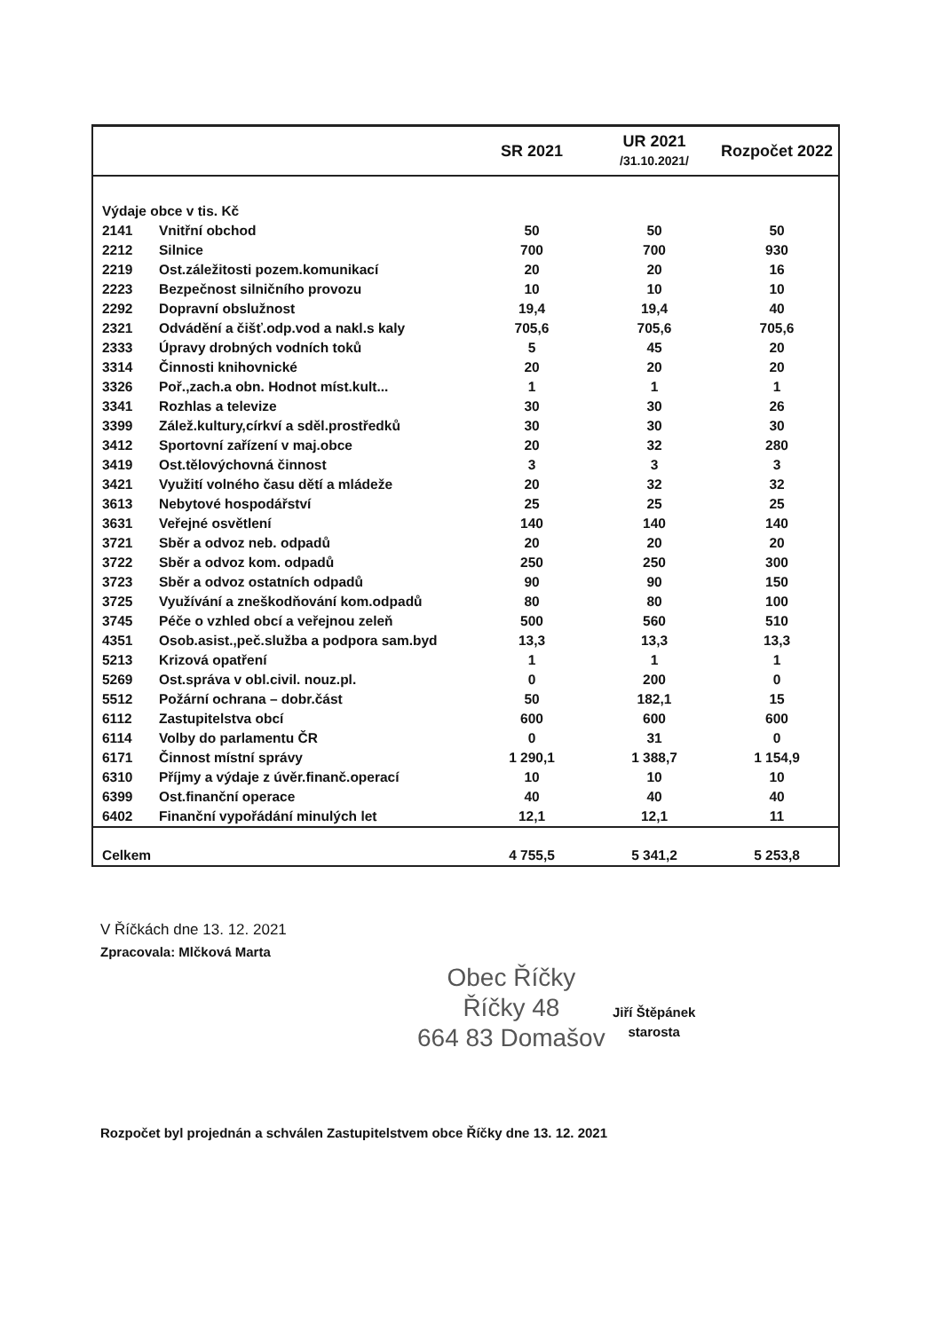| | | SR 2021 | UR 2021 /31.10.2021/ | Rozpočet 2022 |
| --- | --- | --- | --- | --- |
| Výdaje obce v tis. Kč | | | | |
| 2141 | Vnitřní obchod | 50 | 50 | 50 |
| 2212 | Silnice | 700 | 700 | 930 |
| 2219 | Ost.záležitosti pozem.komunikací | 20 | 20 | 16 |
| 2223 | Bezpečnost silničního provozu | 10 | 10 | 10 |
| 2292 | Dopravní obslužnost | 19,4 | 19,4 | 40 |
| 2321 | Odvádění a čišť.odp.vod a nakl.s kaly | 705,6 | 705,6 | 705,6 |
| 2333 | Úpravy drobných vodních toků | 5 | 45 | 20 |
| 3314 | Činnosti knihovnické | 20 | 20 | 20 |
| 3326 | Poř.,zach.a obn. Hodnot míst.kult... | 1 | 1 | 1 |
| 3341 | Rozhlas a televize | 30 | 30 | 26 |
| 3399 | Zálež.kultury,církví a sděl.prostředků | 30 | 30 | 30 |
| 3412 | Sportovní zařízení v maj.obce | 20 | 32 | 280 |
| 3419 | Ost.tělovýchovná činnost | 3 | 3 | 3 |
| 3421 | Využití volného času dětí a mládeže | 20 | 32 | 32 |
| 3613 | Nebytové hospodářství | 25 | 25 | 25 |
| 3631 | Veřejné osvětlení | 140 | 140 | 140 |
| 3721 | Sběr a odvoz neb. odpadů | 20 | 20 | 20 |
| 3722 | Sběr a odvoz kom. odpadů | 250 | 250 | 300 |
| 3723 | Sběr a odvoz ostatních odpadů | 90 | 90 | 150 |
| 3725 | Využívání a zneškodňování kom.odpadů | 80 | 80 | 100 |
| 3745 | Péče o vzhled obcí a veřejnou zeleň | 500 | 560 | 510 |
| 4351 | Osob.asist.,peč.služba a podpora sam.byd | 13,3 | 13,3 | 13,3 |
| 5213 | Krizová opatření | 1 | 1 | 1 |
| 5269 | Ost.správa v obl.civil. nouz.pl. | 0 | 200 | 0 |
| 5512 | Požární ochrana – dobr.část | 50 | 182,1 | 15 |
| 6112 | Zastupitelstva obcí | 600 | 600 | 600 |
| 6114 | Volby do parlamentu ČR | 0 | 31 | 0 |
| 6171 | Činnost místní správy | 1 290,1 | 1 388,7 | 1 154,9 |
| 6310 | Příjmy a výdaje z úvěr.finanč.operací | 10 | 10 | 10 |
| 6399 | Ost.finanční operace | 40 | 40 | 40 |
| 6402 | Finanční vypořádání minulých let | 12,1 | 12,1 | 11 |
| Celkem | | 4 755,5 | 5 341,2 | 5 253,8 |
V Říčkách dne 13. 12. 2021
Zpracovala: Mlčková Marta
Obec Říčky
Říčky 48
664 83 Domašov
Jiří Štěpánek
starosta
Rozpočet byl projednán a schválen Zastupitelstvem obce Říčky dne 13. 12. 2021